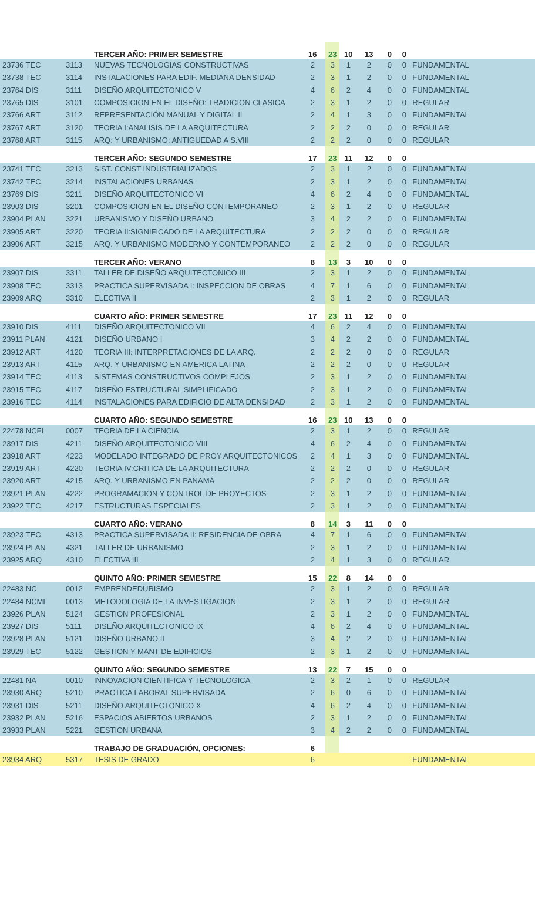| | | TERCER AÑO: PRIMER SEMESTRE | 16 | 23 | 10 | 13 | 0 | 0 | |
| 23736 TEC | 3113 | NUEVAS TECNOLOGIAS CONSTRUCTIVAS | 2 | 3 | 1 | 2 | 0 | 0 | FUNDAMENTAL |
| 23738 TEC | 3114 | INSTALACIONES PARA EDIF. MEDIANA DENSIDAD | 2 | 3 | 1 | 2 | 0 | 0 | FUNDAMENTAL |
| 23764 DIS | 3111 | DISEÑO ARQUITECTONICO V | 4 | 6 | 2 | 4 | 0 | 0 | FUNDAMENTAL |
| 23765 DIS | 3101 | COMPOSICION EN EL DISEÑO: TRADICION CLASICA | 2 | 3 | 1 | 2 | 0 | 0 | REGULAR |
| 23766 ART | 3112 | REPRESENTACIÓN MANUAL Y DIGITAL II | 2 | 4 | 1 | 3 | 0 | 0 | FUNDAMENTAL |
| 23767 ART | 3120 | TEORIA I:ANALISIS DE LA ARQUITECTURA | 2 | 2 | 2 | 0 | 0 | 0 | REGULAR |
| 23768 ART | 3115 | ARQ: Y URBANISMO: ANTIGUEDAD A S.VIII | 2 | 2 | 2 | 0 | 0 | 0 | REGULAR |
| | | TERCER AÑO: SEGUNDO SEMESTRE | 17 | 23 | 11 | 12 | 0 | 0 | |
| 23741 TEC | 3213 | SIST. CONST INDUSTRIALIZADOS | 2 | 3 | 1 | 2 | 0 | 0 | FUNDAMENTAL |
| 23742 TEC | 3214 | INSTALACIONES URBANAS | 2 | 3 | 1 | 2 | 0 | 0 | FUNDAMENTAL |
| 23769 DIS | 3211 | DISEÑO ARQUITECTONICO VI | 4 | 6 | 2 | 4 | 0 | 0 | FUNDAMENTAL |
| 23903 DIS | 3201 | COMPOSICION EN EL DISEÑO CONTEMPORANEO | 2 | 3 | 1 | 2 | 0 | 0 | REGULAR |
| 23904 PLAN | 3221 | URBANISMO Y DISEÑO URBANO | 3 | 4 | 2 | 2 | 0 | 0 | FUNDAMENTAL |
| 23905 ART | 3220 | TEORIA II:SIGNIFICADO DE LA ARQUITECTURA | 2 | 2 | 2 | 0 | 0 | 0 | REGULAR |
| 23906 ART | 3215 | ARQ. Y URBANISMO MODERNO Y CONTEMPORANEO | 2 | 2 | 2 | 0 | 0 | 0 | REGULAR |
| | | TERCER AÑO: VERANO | 8 | 13 | 3 | 10 | 0 | 0 | |
| 23907 DIS | 3311 | TALLER DE DISEÑO ARQUITECTONICO III | 2 | 3 | 1 | 2 | 0 | 0 | FUNDAMENTAL |
| 23908 TEC | 3313 | PRACTICA SUPERVISADA I: INSPECCION DE OBRAS | 4 | 7 | 1 | 6 | 0 | 0 | FUNDAMENTAL |
| 23909 ARQ | 3310 | ELECTIVA II | 2 | 3 | 1 | 2 | 0 | 0 | REGULAR |
| | | CUARTO AÑO: PRIMER SEMESTRE | 17 | 23 | 11 | 12 | 0 | 0 | |
| 23910 DIS | 4111 | DISEÑO ARQUITECTONICO VII | 4 | 6 | 2 | 4 | 0 | 0 | FUNDAMENTAL |
| 23911 PLAN | 4121 | DISEÑO URBANO I | 3 | 4 | 2 | 2 | 0 | 0 | FUNDAMENTAL |
| 23912 ART | 4120 | TEORIA III: INTERPRETACIONES DE LA ARQ. | 2 | 2 | 2 | 0 | 0 | 0 | REGULAR |
| 23913 ART | 4115 | ARQ. Y URBANISMO EN AMERICA LATINA | 2 | 2 | 2 | 0 | 0 | 0 | REGULAR |
| 23914 TEC | 4113 | SISTEMAS CONSTRUCTIVOS COMPLEJOS | 2 | 3 | 1 | 2 | 0 | 0 | FUNDAMENTAL |
| 23915 TEC | 4117 | DISEÑO ESTRUCTURAL SIMPLIFICADO | 2 | 3 | 1 | 2 | 0 | 0 | FUNDAMENTAL |
| 23916 TEC | 4114 | INSTALACIONES PARA EDIFICIO DE ALTA DENSIDAD | 2 | 3 | 1 | 2 | 0 | 0 | FUNDAMENTAL |
| | | CUARTO AÑO: SEGUNDO SEMESTRE | 16 | 23 | 10 | 13 | 0 | 0 | |
| 22478 NCFI | 0007 | TEORIA DE LA CIENCIA | 2 | 3 | 1 | 2 | 0 | 0 | REGULAR |
| 23917 DIS | 4211 | DISEÑO ARQUITECTONICO VIII | 4 | 6 | 2 | 4 | 0 | 0 | FUNDAMENTAL |
| 23918 ART | 4223 | MODELADO INTEGRADO DE PROY ARQUITECTONICOS | 2 | 4 | 1 | 3 | 0 | 0 | FUNDAMENTAL |
| 23919 ART | 4220 | TEORIA IV:CRITICA DE LA ARQUITECTURA | 2 | 2 | 2 | 0 | 0 | 0 | REGULAR |
| 23920 ART | 4215 | ARQ. Y URBANISMO EN PANAMÁ | 2 | 2 | 2 | 0 | 0 | 0 | REGULAR |
| 23921 PLAN | 4222 | PROGRAMACION Y CONTROL DE PROYECTOS | 2 | 3 | 1 | 2 | 0 | 0 | FUNDAMENTAL |
| 23922 TEC | 4217 | ESTRUCTURAS ESPECIALES | 2 | 3 | 1 | 2 | 0 | 0 | FUNDAMENTAL |
| | | CUARTO AÑO: VERANO | 8 | 14 | 3 | 11 | 0 | 0 | |
| 23923 TEC | 4313 | PRACTICA SUPERVISADA II: RESIDENCIA DE OBRA | 4 | 7 | 1 | 6 | 0 | 0 | FUNDAMENTAL |
| 23924 PLAN | 4321 | TALLER DE URBANISMO | 2 | 3 | 1 | 2 | 0 | 0 | FUNDAMENTAL |
| 23925 ARQ | 4310 | ELECTIVA III | 2 | 4 | 1 | 3 | 0 | 0 | REGULAR |
| | | QUINTO AÑO: PRIMER SEMESTRE | 15 | 22 | 8 | 14 | 0 | 0 | |
| 22483 NC | 0012 | EMPRENDEDURISMO | 2 | 3 | 1 | 2 | 0 | 0 | REGULAR |
| 22484 NCMI | 0013 | METODOLOGIA DE LA INVESTIGACION | 2 | 3 | 1 | 2 | 0 | 0 | REGULAR |
| 23926 PLAN | 5124 | GESTION PROFESIONAL | 2 | 3 | 1 | 2 | 0 | 0 | FUNDAMENTAL |
| 23927 DIS | 5111 | DISEÑO ARQUITECTONICO IX | 4 | 6 | 2 | 4 | 0 | 0 | FUNDAMENTAL |
| 23928 PLAN | 5121 | DISEÑO URBANO II | 3 | 4 | 2 | 2 | 0 | 0 | FUNDAMENTAL |
| 23929 TEC | 5122 | GESTION Y MANT DE EDIFICIOS | 2 | 3 | 1 | 2 | 0 | 0 | FUNDAMENTAL |
| | | QUINTO AÑO: SEGUNDO SEMESTRE | 13 | 22 | 7 | 15 | 0 | 0 | |
| 22481 NA | 0010 | INNOVACION CIENTIFICA Y TECNOLOGICA | 2 | 3 | 2 | 1 | 0 | 0 | REGULAR |
| 23930 ARQ | 5210 | PRACTICA LABORAL SUPERVISADA | 2 | 6 | 0 | 6 | 0 | 0 | FUNDAMENTAL |
| 23931 DIS | 5211 | DISEÑO ARQUITECTONICO X | 4 | 6 | 2 | 4 | 0 | 0 | FUNDAMENTAL |
| 23932 PLAN | 5216 | ESPACIOS ABIERTOS URBANOS | 2 | 3 | 1 | 2 | 0 | 0 | FUNDAMENTAL |
| 23933 PLAN | 5221 | GESTION URBANA | 3 | 4 | 2 | 2 | 0 | 0 | FUNDAMENTAL |
| | | TRABAJO DE GRADUACIÓN, OPCIONES: | 6 | | | | | | |
| 23934 ARQ | 5317 | TESIS DE GRADO | 6 | | | | | | FUNDAMENTAL |